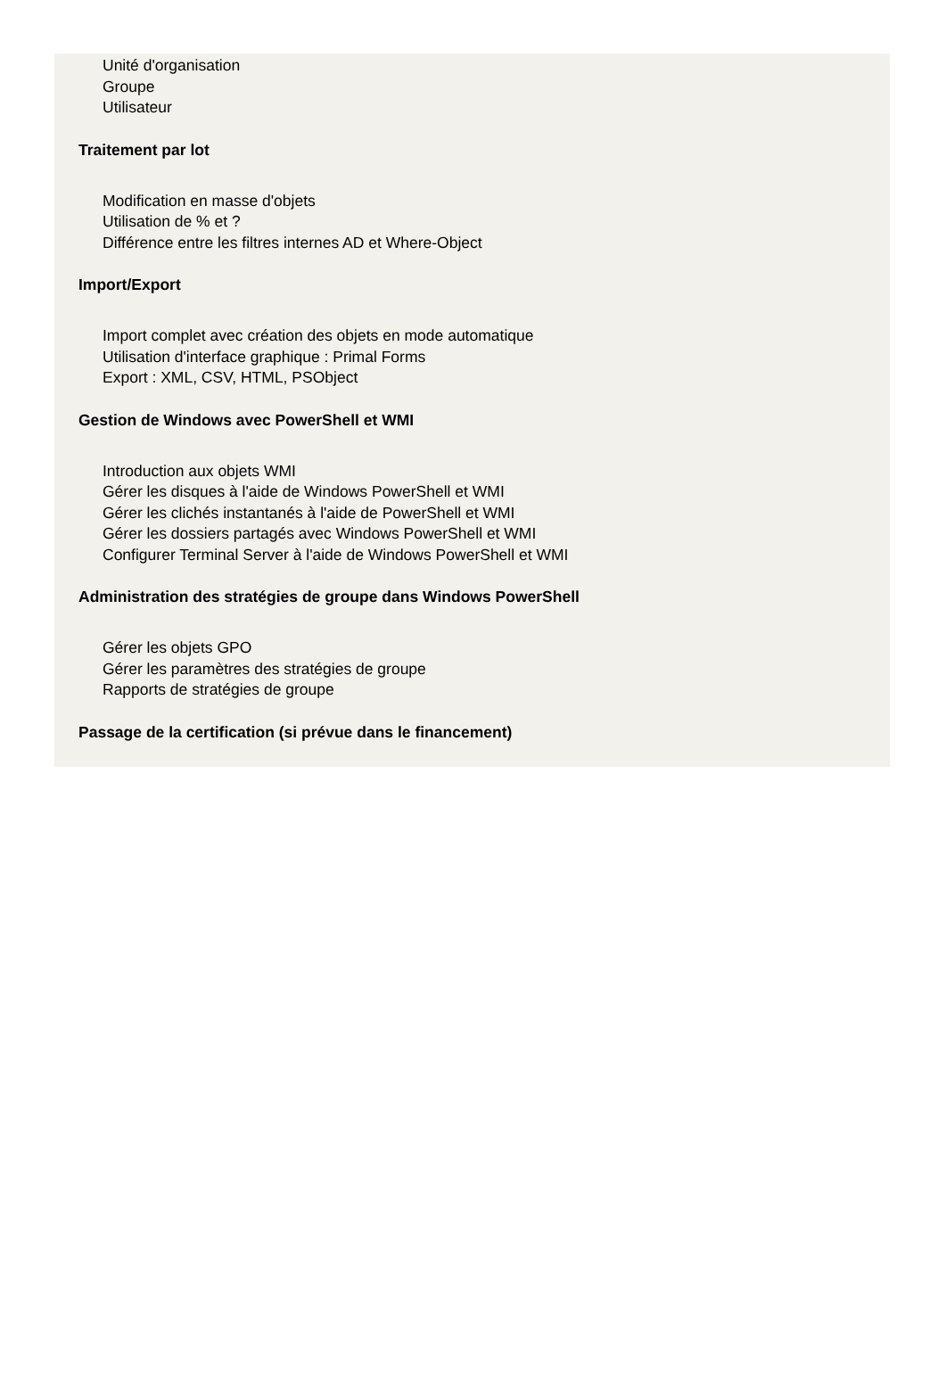Unité d'organisation
Groupe
Utilisateur
Traitement par lot
Modification en masse d'objets
Utilisation de % et ?
Différence entre les filtres internes AD et Where-Object
Import/Export
Import complet avec création des objets en mode automatique
Utilisation d'interface graphique : Primal Forms
Export : XML, CSV, HTML, PSObject
Gestion de Windows avec PowerShell et WMI
Introduction aux objets WMI
Gérer les disques à l'aide de Windows PowerShell et WMI
Gérer les clichés instantanés à l'aide de PowerShell et WMI
Gérer les dossiers partagés avec Windows PowerShell et WMI
Configurer Terminal Server à l'aide de Windows PowerShell et WMI
Administration des stratégies de groupe dans Windows PowerShell
Gérer les objets GPO
Gérer les paramètres des stratégies de groupe
Rapports de stratégies de groupe
Passage de la certification (si prévue dans le financement)